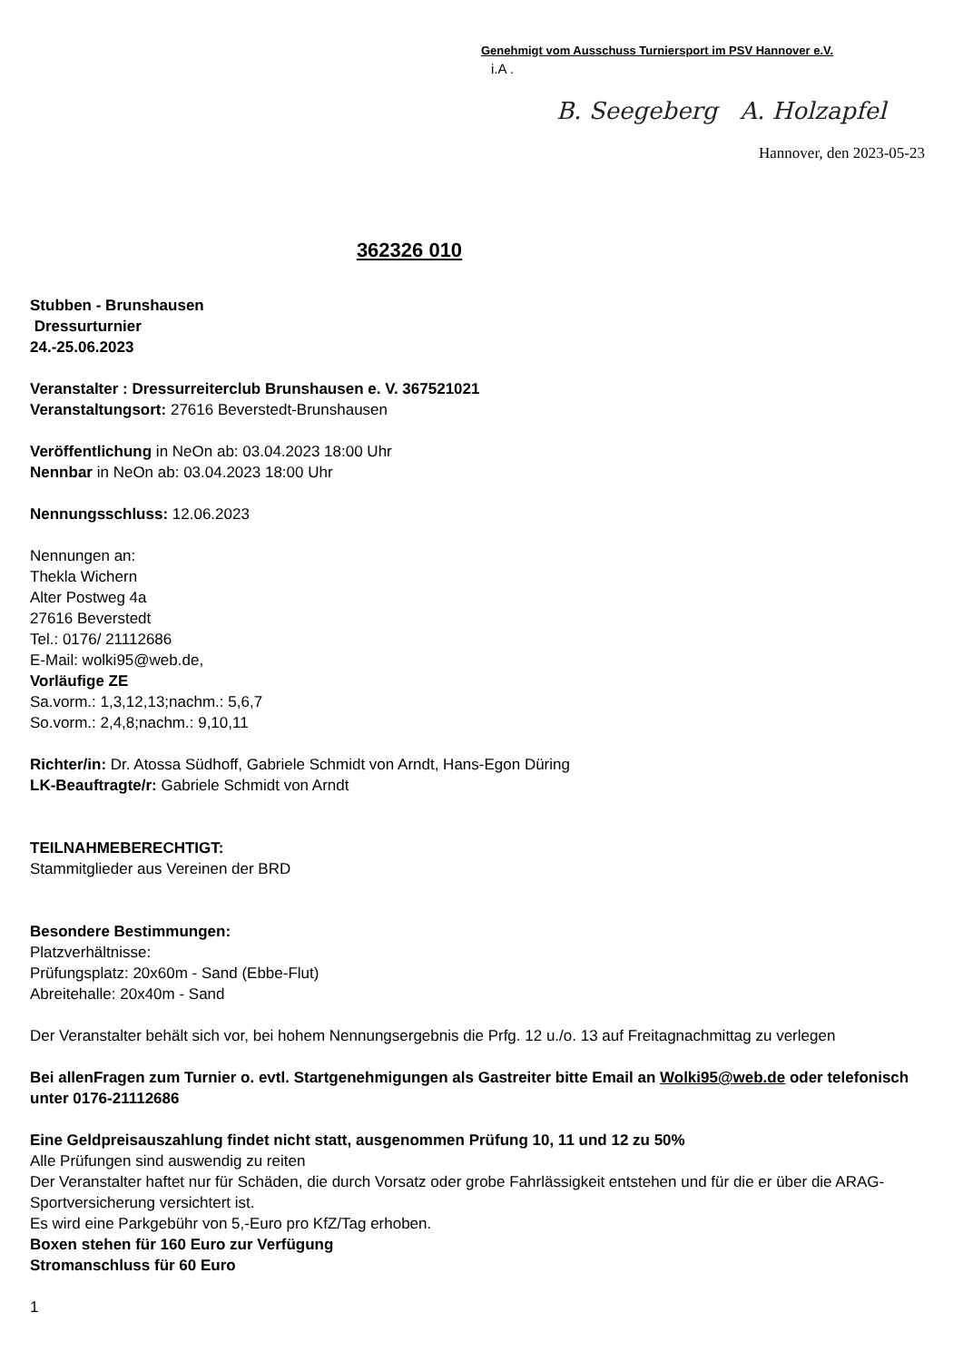Genehmigt vom Ausschuss Turniersport im PSV Hannover e.V.
i.A .
B. Seegeberg A. Holzapfel
Hannover, den 2023-05-23
362326 010
Stubben - Brunshausen
Dressurturnier
24.-25.06.2023
Veranstalter : Dressurreiterclub Brunshausen e. V. 367521021
Veranstaltungsort: 27616 Beverstedt-Brunshausen
Veröffentlichung in NeOn ab: 03.04.2023 18:00 Uhr
Nennbar in NeOn ab: 03.04.2023 18:00 Uhr
Nennungsschluss: 12.06.2023
Nennungen an:
Thekla Wichern
Alter Postweg 4a
27616 Beverstedt
Tel.: 0176/ 21112686
E-Mail: wolki95@web.de,
Vorläufige ZE
Sa.vorm.: 1,3,12,13;nachm.: 5,6,7
So.vorm.: 2,4,8;nachm.: 9,10,11
Richter/in: Dr. Atossa Südhoff, Gabriele Schmidt von Arndt, Hans-Egon Düring
LK-Beauftragte/r: Gabriele Schmidt von Arndt
TEILNAHMEBERECHTIGT:
Stammitglieder aus Vereinen der BRD
Besondere Bestimmungen:
Platzverhältnisse:
Prüfungsplatz: 20x60m - Sand (Ebbe-Flut)
Abreitehalle: 20x40m - Sand
Der Veranstalter behält sich vor, bei hohem Nennungsergebnis die Prfg. 12 u./o. 13 auf Freitagnachmittag zu verlegen
Bei allenFragen zum Turnier o. evtl. Startgenehmigungen als Gastreiter bitte Email an Wolki95@web.de oder telefonisch unter 0176-21112686
Eine Geldpreisauszahlung findet nicht statt, ausgenommen Prüfung 10, 11 und 12 zu 50%
Alle Prüfungen sind auswendig zu reiten
Der Veranstalter haftet nur für Schäden, die durch Vorsatz oder grobe Fahrlässigkeit entstehen und für die er über die ARAG- Sportversicherung versichtert ist.
Es wird eine Parkgebühr von 5,-Euro pro KfZ/Tag erhoben.
Boxen stehen für 160 Euro zur Verfügung
Stromanschluss für 60 Euro
1